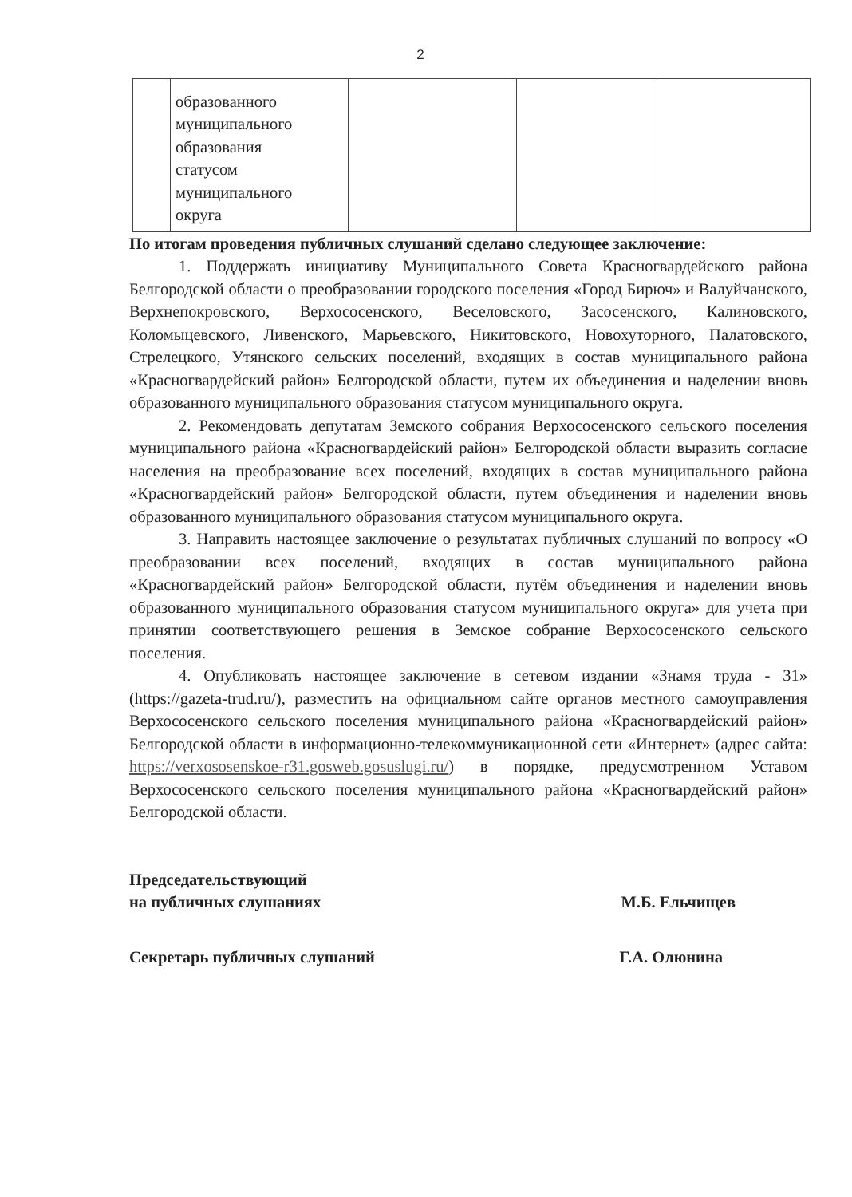2
| | образованного муниципального образования статусом муниципального округа | | | |
По итогам проведения публичных слушаний сделано следующее заключение:
1. Поддержать инициативу Муниципального Совета Красногвардейского района Белгородской области о преобразовании городского поселения «Город Бирюч» и Валуйчанского, Верхнепокровского, Верхососенского, Веселовского, Засосенского, Калиновского, Коломыцевского, Ливенского, Марьевского, Никитовского, Новохуторного, Палатовского, Стрелецкого, Утянского сельских поселений, входящих в состав муниципального района «Красногвардейский район» Белгородской области, путем их объединения и наделении вновь образованного муниципального образования статусом муниципального округа.
2. Рекомендовать депутатам Земского собрания Верхососенского сельского поселения муниципального района «Красногвардейский район» Белгородской области выразить согласие населения на преобразование всех поселений, входящих в состав муниципального района «Красногвардейский район» Белгородской области, путем объединения и наделении вновь образованного муниципального образования статусом муниципального округа.
3. Направить настоящее заключение о результатах публичных слушаний по вопросу «О преобразовании всех поселений, входящих в состав муниципального района «Красногвардейский район» Белгородской области, путём объединения и наделении вновь образованного муниципального образования статусом муниципального округа» для учета при принятии соответствующего решения в Земское собрание Верхососенского сельского поселения.
4. Опубликовать настоящее заключение в сетевом издании «Знамя труда - 31» (https://gazeta-trud.ru/), разместить на официальном сайте органов местного самоуправления Верхососенского сельского поселения муниципального района «Красногвардейский район» Белгородской области в информационно-телекоммуникационной сети «Интернет» (адрес сайта: https://verxososenskoe-r31.gosweb.gosuslugi.ru/) в порядке, предусмотренном Уставом Верхососенского сельского поселения муниципального района «Красногвардейский район» Белгородской области.
Председательствующий
на публичных слушаниях
М.Б. Ельчищев
Секретарь публичных слушаний Г.А. Олюнина